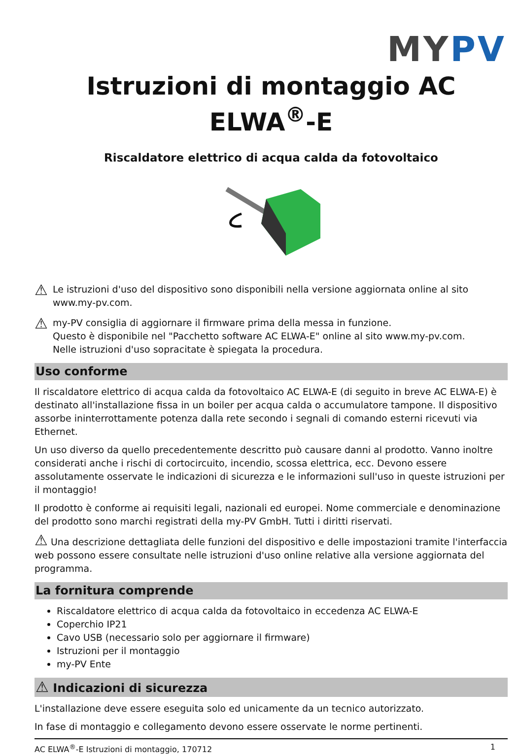MYPV
Istruzioni di montaggio AC ELWA<sup>®</sup>-E
Riscaldatore elettrico di acqua calda da fotovoltaico
⚠
Le istruzioni d'uso del dispositivo sono disponibili nella versione aggiornata online al sito www.my-pv.com.
⚠
my-PV consiglia di aggiornare il firmware prima della messa in funzione.
Questo è disponibile nel "Pacchetto software AC ELWA-E" online al sito www.my-pv.com.
Nelle istruzioni d'uso sopracitate è spiegata la procedura.
Uso conforme
Il riscaldatore elettrico di acqua calda da fotovoltaico AC ELWA-E (di seguito in breve AC ELWA-E) è destinato all'installazione fissa in un boiler per acqua calda o accumulatore tampone. Il dispositivo assorbe ininterrottamente potenza dalla rete secondo i segnali di comando esterni ricevuti via Ethernet.
Un uso diverso da quello precedentemente descritto può causare danni al prodotto. Vanno inoltre considerati anche i rischi di cortocircuito, incendio, scossa elettrica, ecc. Devono essere assolutamente osservate le indicazioni di sicurezza e le informazioni sull'uso in queste istruzioni per il montaggio!
Il prodotto è conforme ai requisiti legali, nazionali ed europei. Nome commerciale e denominazione del prodotto sono marchi registrati della my-PV GmbH. Tutti i diritti riservati.
⚠ Una descrizione dettagliata delle funzioni del dispositivo e delle impostazioni tramite l'interfaccia web possono essere consultate nelle istruzioni d'uso online relative alla versione aggiornata del programma.
La fornitura comprende
Riscaldatore elettrico di acqua calda da fotovoltaico in eccedenza AC ELWA-E
Coperchio IP21
Cavo USB (necessario solo per aggiornare il firmware)
Istruzioni per il montaggio
my-PV Ente
⚠ Indicazioni di sicurezza
L'installazione deve essere eseguita solo ed unicamente da un tecnico autorizzato.
In fase di montaggio e collegamento devono essere osservate le norme pertinenti.
AC ELWA<sup>®</sup>-E Istruzioni di montaggio, 170712 1